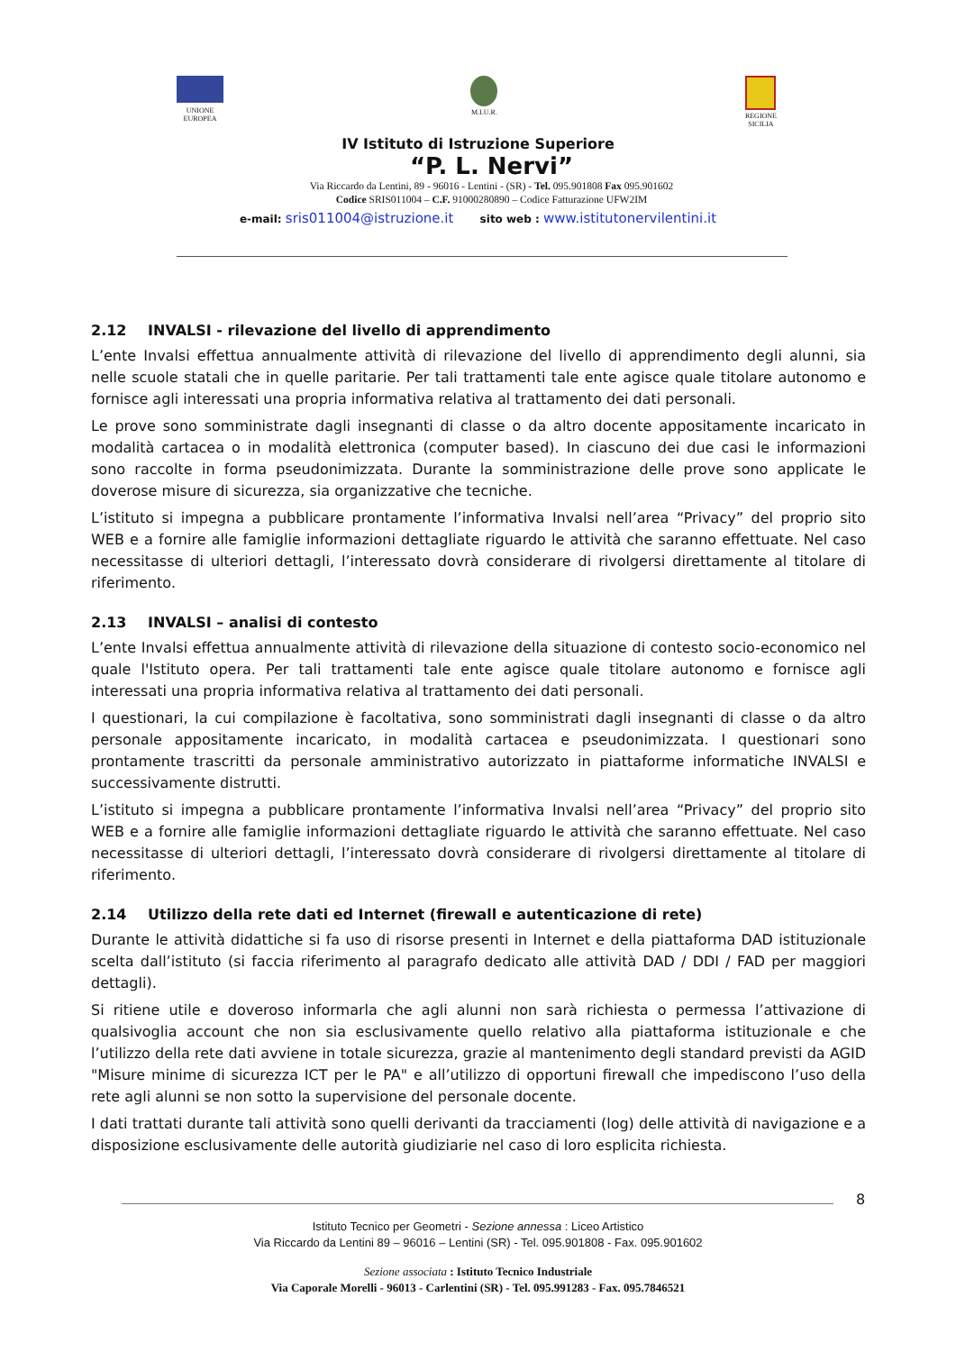UNIONE
EUROPEA
M.I.U.R. REGIONE
SICILIA
IV Istituto di Istruzione Superiore
“P. L. Nervi”
Via Riccardo da Lentini, 89 - 96016 - Lentini - (SR) - Tel. 095.901808 Fax 095.901602
Codice SRIS011004 – C.F. 91000280890 – Codice Fatturazione UFW2IM
e-mail: sris011004@istruzione.it sito web : www.istitutonervilentini.it
2.12 INVALSI - rilevazione del livello di apprendimento
L’ente Invalsi effettua annualmente attività di rilevazione del livello di apprendimento degli alunni, sia nelle scuole statali che in quelle paritarie. Per tali trattamenti tale ente agisce quale titolare autonomo e fornisce agli interessati una propria informativa relativa al trattamento dei dati personali.
Le prove sono somministrate dagli insegnanti di classe o da altro docente appositamente incaricato in modalità cartacea o in modalità elettronica (computer based). In ciascuno dei due casi le informazioni sono raccolte in forma pseudonimizzata. Durante la somministrazione delle prove sono applicate le doverose misure di sicurezza, sia organizzative che tecniche.
L’istituto si impegna a pubblicare prontamente l’informativa Invalsi nell’area “Privacy” del proprio sito WEB e a fornire alle famiglie informazioni dettagliate riguardo le attività che saranno effettuate. Nel caso necessitasse di ulteriori dettagli, l’interessato dovrà considerare di rivolgersi direttamente al titolare di riferimento.
2.13 INVALSI – analisi di contesto
L’ente Invalsi effettua annualmente attività di rilevazione della situazione di contesto socio-economico nel quale l'Istituto opera. Per tali trattamenti tale ente agisce quale titolare autonomo e fornisce agli interessati una propria informativa relativa al trattamento dei dati personali.
I questionari, la cui compilazione è facoltativa, sono somministrati dagli insegnanti di classe o da altro personale appositamente incaricato, in modalità cartacea e pseudonimizzata. I questionari sono prontamente trascritti da personale amministrativo autorizzato in piattaforme informatiche INVALSI e successivamente distrutti.
L’istituto si impegna a pubblicare prontamente l’informativa Invalsi nell’area “Privacy” del proprio sito WEB e a fornire alle famiglie informazioni dettagliate riguardo le attività che saranno effettuate. Nel caso necessitasse di ulteriori dettagli, l’interessato dovrà considerare di rivolgersi direttamente al titolare di riferimento.
2.14 Utilizzo della rete dati ed Internet (firewall e autenticazione di rete)
Durante le attività didattiche si fa uso di risorse presenti in Internet e della piattaforma DAD istituzionale scelta dall’istituto (si faccia riferimento al paragrafo dedicato alle attività DAD / DDI / FAD per maggiori dettagli).
Si ritiene utile e doveroso informarla che agli alunni non sarà richiesta o permessa l’attivazione di qualsivoglia account che non sia esclusivamente quello relativo alla piattaforma istituzionale e che l’utilizzo della rete dati avviene in totale sicurezza, grazie al mantenimento degli standard previsti da AGID "Misure minime di sicurezza ICT per le PA" e all’utilizzo di opportuni firewall che impediscono l’uso della rete agli alunni se non sotto la supervisione del personale docente.
I dati trattati durante tali attività sono quelli derivanti da tracciamenti (log) delle attività di navigazione e a disposizione esclusivamente delle autorità giudiziarie nel caso di loro esplicita richiesta.
8
Istituto Tecnico per Geometri - Sezione annessa : Liceo Artistico
Via Riccardo da Lentini 89 – 96016 – Lentini (SR) - Tel. 095.901808 - Fax. 095.901602
Sezione associata : Istituto Tecnico Industriale
Via Caporale Morelli - 96013 - Carlentini (SR) - Tel. 095.991283 - Fax. 095.7846521